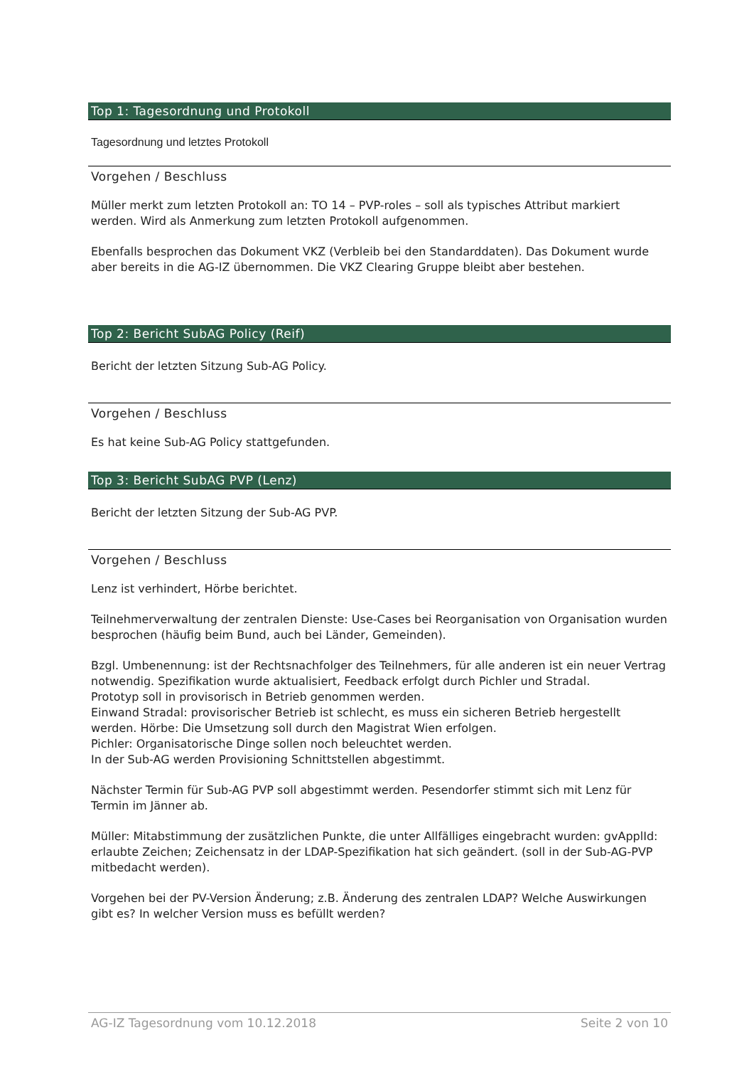Top 1: Tagesordnung und Protokoll
Tagesordnung und letztes Protokoll
Vorgehen / Beschluss
Müller merkt zum letzten Protokoll an: TO 14 – PVP-roles – soll als typisches Attribut markiert werden. Wird als Anmerkung zum letzten Protokoll aufgenommen.
Ebenfalls besprochen das Dokument VKZ (Verbleib bei den Standarddaten). Das Dokument wurde aber bereits in die AG-IZ übernommen. Die VKZ Clearing Gruppe bleibt aber bestehen.
Top 2: Bericht SubAG Policy (Reif)
Bericht der letzten Sitzung Sub-AG Policy.
Vorgehen / Beschluss
Es hat keine Sub-AG Policy stattgefunden.
Top 3: Bericht SubAG PVP (Lenz)
Bericht der letzten Sitzung der Sub-AG PVP.
Vorgehen / Beschluss
Lenz ist verhindert, Hörbe berichtet.
Teilnehmerverwaltung der zentralen Dienste: Use-Cases bei Reorganisation von Organisation wurden besprochen (häufig beim Bund, auch bei Länder, Gemeinden).
Bzgl. Umbenennung: ist der Rechtsnachfolger des Teilnehmers, für alle anderen ist ein neuer Vertrag notwendig. Spezifikation wurde aktualisiert, Feedback erfolgt durch Pichler und Stradal.
Prototyp soll in provisorisch in Betrieb genommen werden.
Einwand Stradal: provisorischer Betrieb ist schlecht, es muss ein sicheren Betrieb hergestellt werden. Hörbe: Die Umsetzung soll durch den Magistrat Wien erfolgen.
Pichler: Organisatorische Dinge sollen noch beleuchtet werden.
In der Sub-AG werden Provisioning Schnittstellen abgestimmt.
Nächster Termin für Sub-AG PVP soll abgestimmt werden. Pesendorfer stimmt sich mit Lenz für Termin im Jänner ab.
Müller: Mitabstimmung der zusätzlichen Punkte, die unter Allfälliges eingebracht wurden: gvApplId: erlaubte Zeichen; Zeichensatz in der LDAP-Spezifikation hat sich geändert. (soll in der Sub-AG-PVP mitbedacht werden).
Vorgehen bei der PV-Version Änderung; z.B. Änderung des zentralen LDAP? Welche Auswirkungen gibt es? In welcher Version muss es befüllt werden?
AG-IZ Tagesordnung vom 10.12.2018 Seite 2 von 10